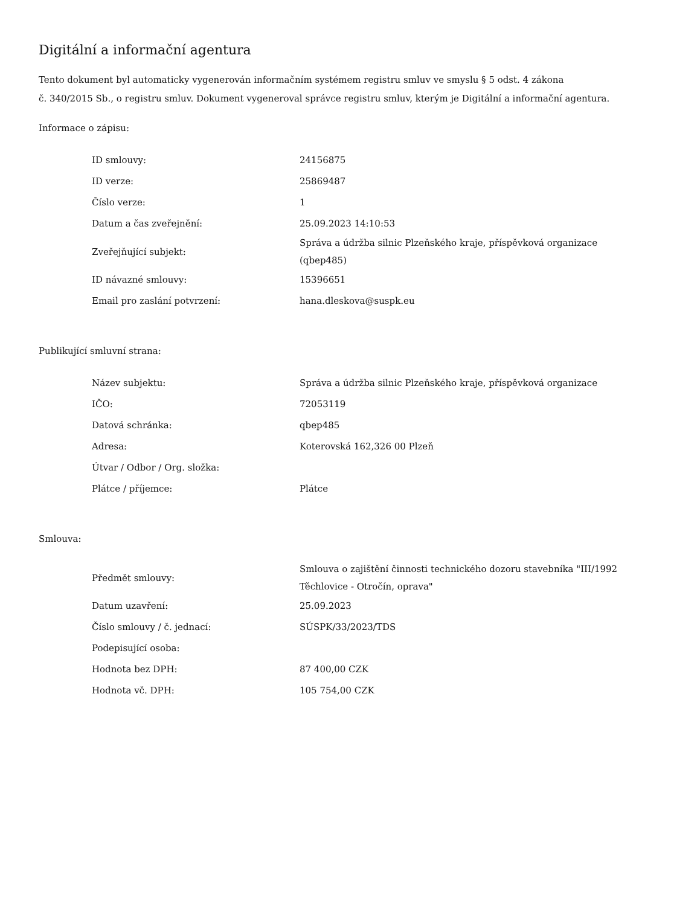Digitální a informační agentura
Tento dokument byl automaticky vygenerován informačním systémem registru smluv ve smyslu § 5 odst. 4 zákona
č. 340/2015 Sb., o registru smluv. Dokument vygeneroval správce registru smluv, kterým je Digitální a informační agentura.
Informace o zápisu:
| ID smlouvy: | 24156875 |
| ID verze: | 25869487 |
| Číslo verze: | 1 |
| Datum a čas zveřejnění: | 25.09.2023 14:10:53 |
| Zveřejňující subjekt: | Správa a údržba silnic Plzeňského kraje, příspěvková organizace (qbep485) |
| ID návazné smlouvy: | 15396651 |
| Email pro zaslání potvrzení: | hana.dleskova@suspk.eu |
Publikující smluvní strana:
| Název subjektu: | Správa a údržba silnic Plzeňského kraje, příspěvková organizace |
| IČO: | 72053119 |
| Datová schránka: | qbep485 |
| Adresa: | Koterovská 162,326 00 Plzeň |
| Útvar / Odbor / Org. složka: | |
| Plátce / příjemce: | Plátce |
Smlouva:
| Předmět smlouvy: | Smlouva o zajištění činnosti technického dozoru stavebníka "III/1992 Těchlovice - Otročín, oprava" |
| Datum uzavření: | 25.09.2023 |
| Číslo smlouvy / č. jednací: | SÚSPK/33/2023/TDS |
| Podepisující osoba: | |
| Hodnota bez DPH: | 87 400,00 CZK |
| Hodnota vč. DPH: | 105 754,00 CZK |